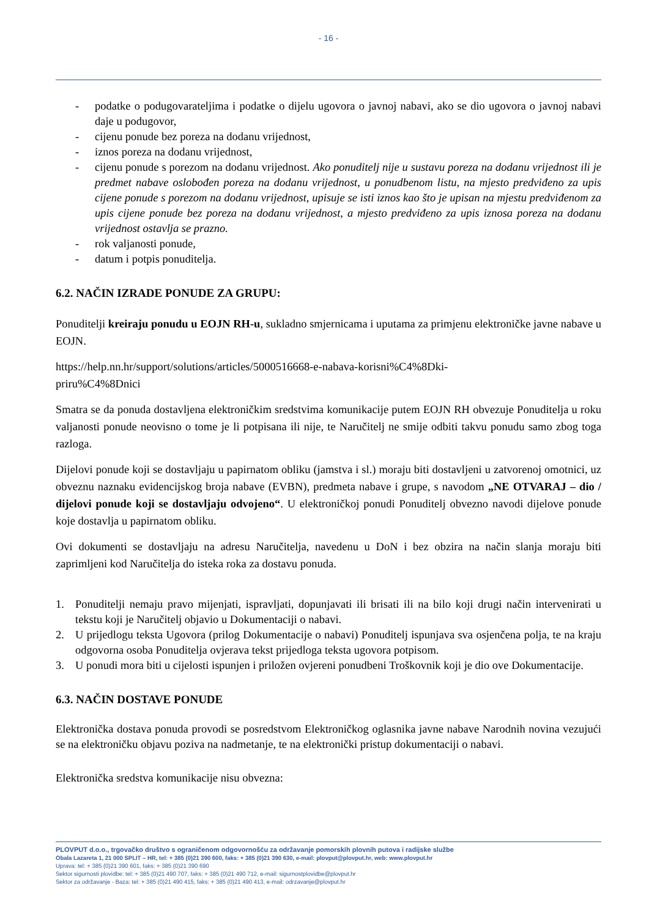- 16 -
- podatke o podugovarateljima i podatke o dijelu ugovora o javnoj nabavi, ako se dio ugovora o javnoj nabavi daje u podugovor,
- cijenu ponude bez poreza na dodanu vrijednost,
- iznos poreza na dodanu vrijednost,
- cijenu ponude s porezom na dodanu vrijednost. Ako ponuditelj nije u sustavu poreza na dodanu vrijednost ili je predmet nabave oslobođen poreza na dodanu vrijednost, u ponudbenom listu, na mjesto predviđeno za upis cijene ponude s porezom na dodanu vrijednost, upisuje se isti iznos kao što je upisan na mjestu predviđenom za upis cijene ponude bez poreza na dodanu vrijednost, a mjesto predviđeno za upis iznosa poreza na dodanu vrijednost ostavlja se prazno.
- rok valjanosti ponude,
- datum i potpis ponuditelja.
6.2. NAČIN IZRADE PONUDE ZA GRUPU:
Ponuditelji kreiraju ponudu u EOJN RH-u, sukladno smjernicama i uputama za primjenu elektroničke javne nabave u EOJN.
https://help.nn.hr/support/solutions/articles/5000516668-e-nabava-korisni%C4%8Dki-
priru%C4%8Dnici
Smatra se da ponuda dostavljena elektroničkim sredstvima komunikacije putem EOJN RH obvezuje Ponuditelja u roku valjanosti ponude neovisno o tome je li potpisana ili nije, te Naručitelj ne smije odbiti takvu ponudu samo zbog toga razloga.
Dijelovi ponude koji se dostavljaju u papirnatom obliku (jamstva i sl.) moraju biti dostavljeni u zatvorenoj omotnici, uz obveznu naznaku evidencijskog broja nabave (EVBN), predmeta nabave i grupe, s navodom „NE OTVARAJ – dio / dijelovi ponude koji se dostavljaju odvojeno“. U elektroničkoj ponudi Ponuditelj obvezno navodi dijelove ponude koje dostavlja u papirnatom obliku.
Ovi dokumenti se dostavljaju na adresu Naručitelja, navedenu u DoN i bez obzira na način slanja moraju biti zaprimljeni kod Naručitelja do isteka roka za dostavu ponuda.
1. Ponuditelji nemaju pravo mijenjati, ispravljati, dopunjavati ili brisati ili na bilo koji drugi način intervenirati u tekstu koji je Naručitelj objavio u Dokumentaciji o nabavi.
2. U prijedlogu teksta Ugovora (prilog Dokumentacije o nabavi) Ponuditelj ispunjava sva osjenčena polja, te na kraju odgovorna osoba Ponuditelja ovjerava tekst prijedloga teksta ugovora potpisom.
3. U ponudi mora biti u cijelosti ispunjen i priložen ovjereni ponudbeni Troškovnik koji je dio ove Dokumentacije.
6.3. NAČIN DOSTAVE PONUDE
Elektronička dostava ponuda provodi se posredstvom Elektroničkog oglasnika javne nabave Narodnih novina vezujući se na elektroničku objavu poziva na nadmetanje, te na elektronički pristup dokumentaciji o nabavi.
Elektronička sredstva komunikacije nisu obvezna:
PLOVPUT d.o.o., trgovačko društvo s ograničenom odgovornošću za održavanje pomorskih plovnih putova i radijske službe
Obala Lazareta 1, 21 000 SPLIT – HR, tel: + 385 (0)21 390 600, faks: + 385 (0)21 390 630, e-mail: plovput@plovput.hr, web: www.plovput.hr
Uprava: tel: + 385 (0)21 390 601, faks: + 385 (0)21 390 690
Sektor sigurnosti plovidbe: tel: + 385 (0)21 490 707, faks: + 385 (0)21 490 712, e-mail: sigurnostplovidbe@plovput.hr
Sektor za održavanje - Baza: tel: + 385 (0)21 490 415, faks: + 385 (0)21 490 413, e-mail: odrzavanje@plovput.hr